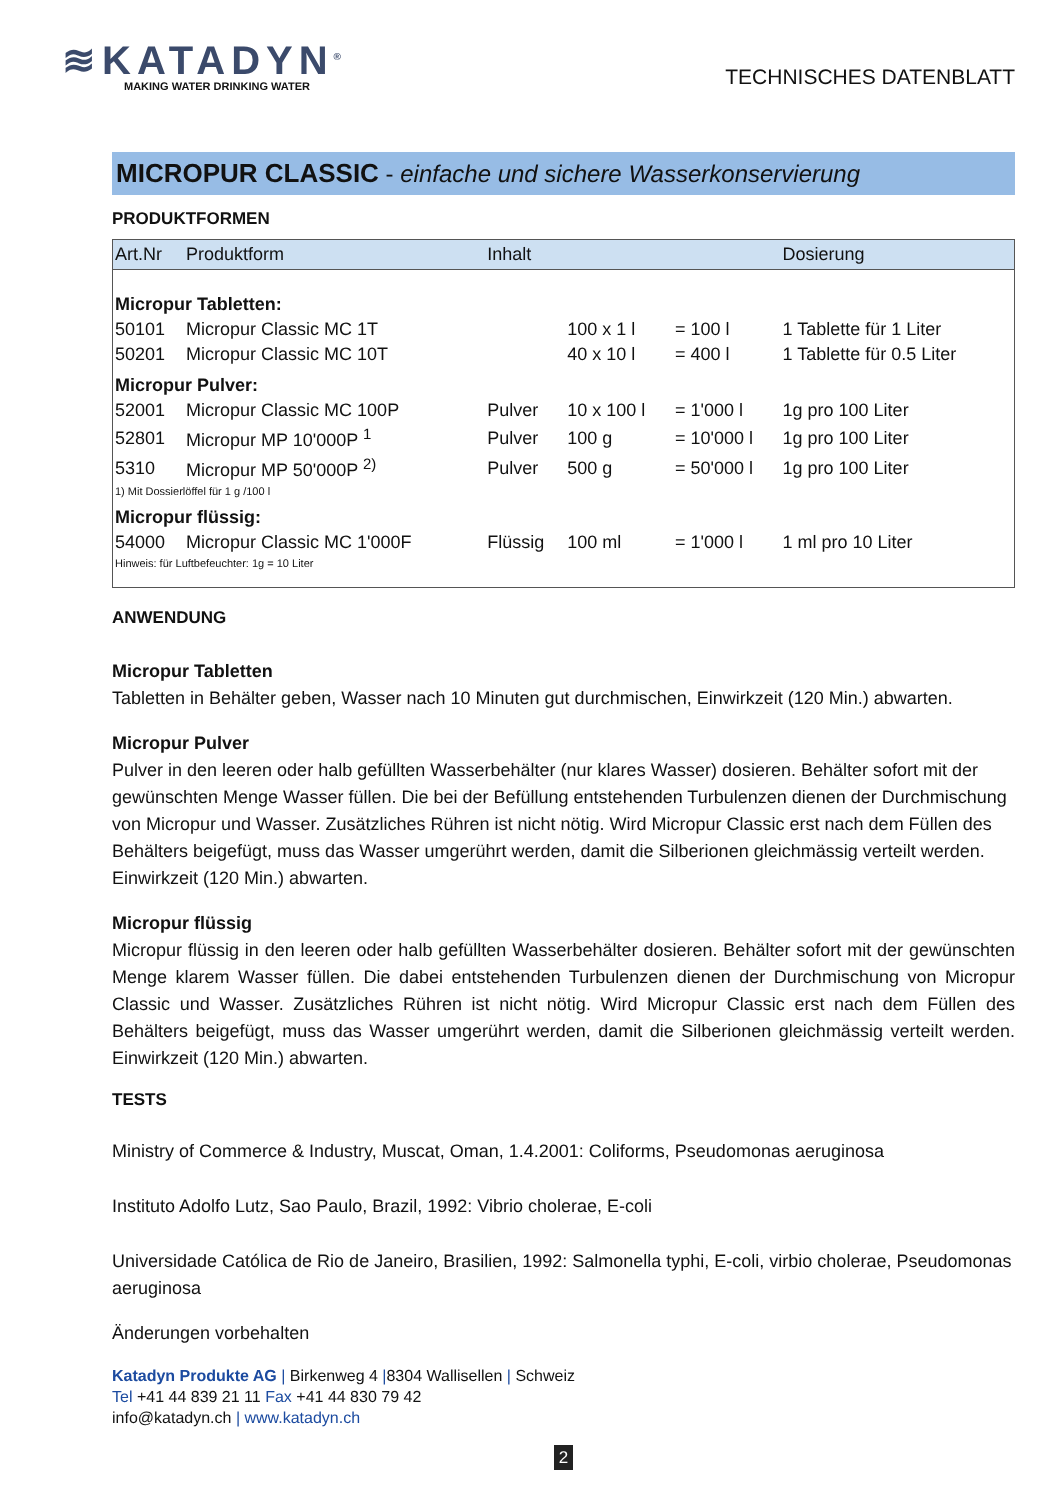≋KATADYN<sup>®</sup>
MAKING WATER DRINKING WATER
TECHNISCHES DATENBLATT
MICROPUR CLASSIC - einfache und sichere Wasserkonservierung
PRODUKTFORMEN
| Art.Nr | Produktform | Inhalt | | | Dosierung |
| --- | --- | --- | --- | --- | --- |
| Micropur Tabletten: | | | | | |
| 50101 | Micropur Classic MC 1T | | 100 x 1 l | = 100 l | 1 Tablette für 1 Liter |
| 50201 | Micropur Classic MC 10T | | 40 x 10 l | = 400 l | 1 Tablette für 0.5 Liter |
| Micropur Pulver: | | | | | |
| 52001 | Micropur Classic MC 100P | Pulver | 10 x 100 l | = 1'000 l | 1g pro 100 Liter |
| 52801 | Micropur MP 10'000P <sup>1</sup> | Pulver | 100 g | = 10'000 l | 1g pro 100 Liter |
| 5310 | Micropur MP 50'000P <sup>2)</sup> | Pulver | 500 g | = 50'000 l | 1g pro 100 Liter |
| 1) Mit Dossierlöffel für 1 g /100 l | | | | | |
| Micropur flüssig: | | | | | |
| 54000 | Micropur Classic MC 1'000F | Flüssig | 100 ml | = 1'000 l | 1 ml pro 10 Liter |
| Hinweis: für Luftbefeuchter: 1g = 10 Liter | | | | | |
ANWENDUNG
Micropur Tabletten
Tabletten in Behälter geben, Wasser nach 10 Minuten gut durchmischen, Einwirkzeit (120 Min.) abwarten.
Micropur Pulver
Pulver in den leeren oder halb gefüllten Wasserbehälter (nur klares Wasser) dosieren. Behälter sofort mit der gewünschten Menge Wasser füllen. Die bei der Befüllung entstehenden Turbulenzen dienen der Durchmischung von Micropur und Wasser. Zusätzliches Rühren ist nicht nötig. Wird Micropur Classic erst nach dem Füllen des Behälters beigefügt, muss das Wasser umgerührt werden, damit die Silberionen gleichmässig verteilt werden. Einwirkzeit (120 Min.) abwarten.
Micropur flüssig
Micropur flüssig in den leeren oder halb gefüllten Wasserbehälter dosieren. Behälter sofort mit der gewünschten Menge klarem Wasser füllen. Die dabei entstehenden Turbulenzen dienen der Durchmischung von Micropur Classic und Wasser. Zusätzliches Rühren ist nicht nötig. Wird Micropur Classic erst nach dem Füllen des Behälters beigefügt, muss das Wasser umgerührt werden, damit die Silberionen gleichmässig verteilt werden. Einwirkzeit (120 Min.) abwarten.
TESTS
Ministry of Commerce & Industry, Muscat, Oman, 1.4.2001: Coliforms, Pseudomonas aeruginosa
Instituto Adolfo Lutz, Sao Paulo, Brazil, 1992: Vibrio cholerae, E-coli
Universidade Católica de Rio de Janeiro, Brasilien, 1992: Salmonella typhi, E-coli, virbio cholerae, Pseudomonas aeruginosa
Änderungen vorbehalten
Katadyn Produkte AG | Birkenweg 4 |8304 Wallisellen | Schweiz
Tel +41 44 839 21 11 Fax +41 44 830 79 42
info@katadyn.ch | www.katadyn.ch
2